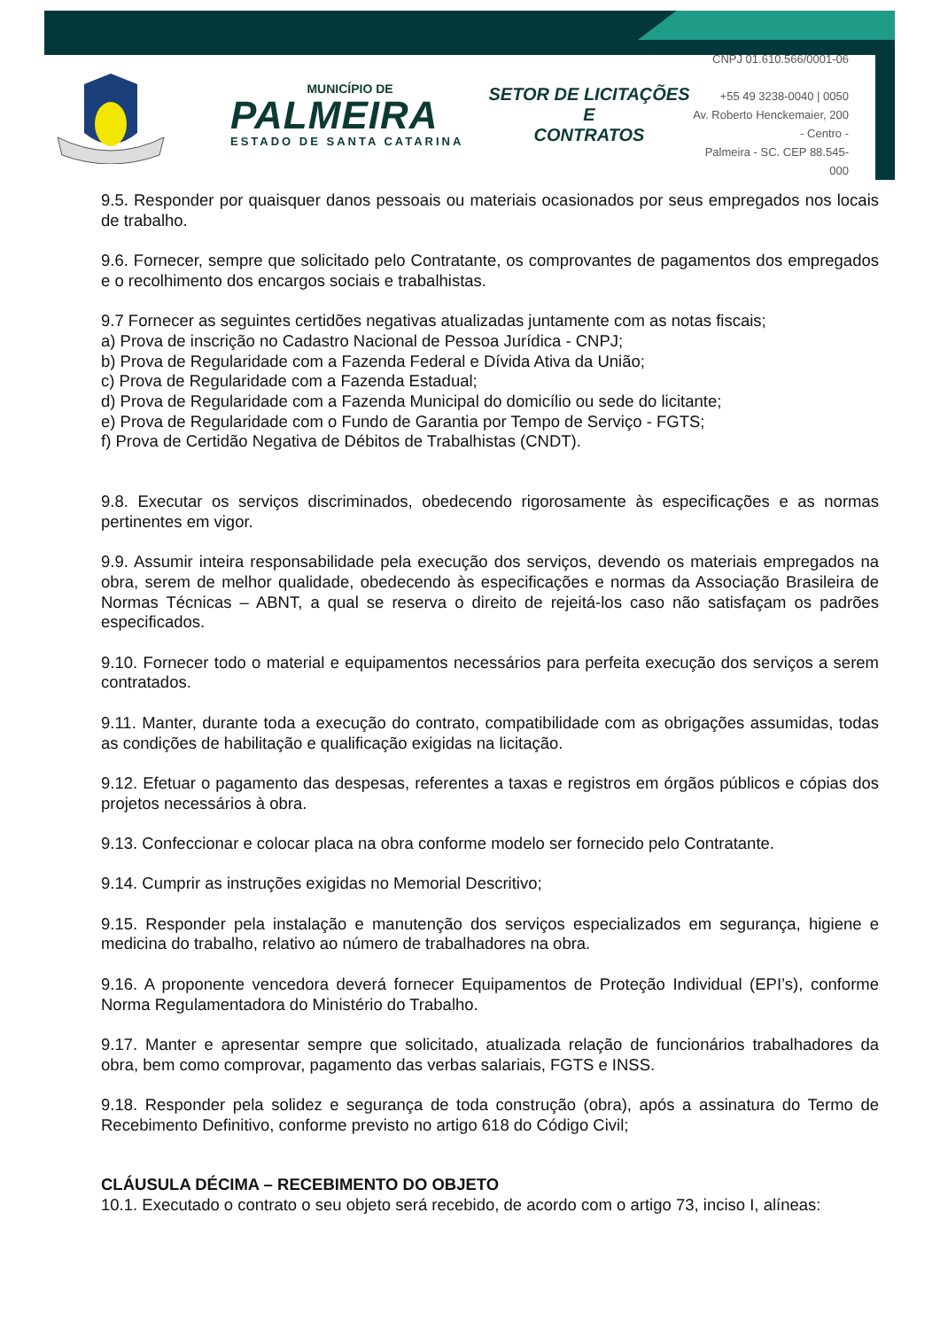MUNICÍPIO DE
PALMEIRA
ESTADO DE SANTA CATARINA
SETOR DE LICITAÇÕES E
CONTRATOS
CNPJ 01.610.566/0001-06
+55 49 3238-0040 | 0050
Av. Roberto Henckemaier, 200 - Centro -
Palmeira - SC. CEP 88.545-000
9.5. Responder por quaisquer danos pessoais ou materiais ocasionados por seus empregados nos locais de trabalho.
9.6. Fornecer, sempre que solicitado pelo Contratante, os comprovantes de pagamentos dos empregados e o recolhimento dos encargos sociais e trabalhistas.
9.7 Fornecer as seguintes certidões negativas atualizadas juntamente com as notas fiscais;
a) Prova de inscrição no Cadastro Nacional de Pessoa Jurídica - CNPJ;
b) Prova de Regularidade com a Fazenda Federal e Dívida Ativa da União;
c) Prova de Regularidade com a Fazenda Estadual;
d) Prova de Regularidade com a Fazenda Municipal do domicílio ou sede do licitante;
e) Prova de Regularidade com o Fundo de Garantia por Tempo de Serviço - FGTS;
f) Prova de Certidão Negativa de Débitos de Trabalhistas (CNDT).
9.8. Executar os serviços discriminados, obedecendo rigorosamente às especificações e as normas pertinentes em vigor.
9.9. Assumir inteira responsabilidade pela execução dos serviços, devendo os materiais empregados na obra, serem de melhor qualidade, obedecendo às especificações e normas da Associação Brasileira de Normas Técnicas – ABNT, a qual se reserva o direito de rejeitá-los caso não satisfaçam os padrões especificados.
9.10. Fornecer todo o material e equipamentos necessários para perfeita execução dos serviços a serem contratados.
9.11. Manter, durante toda a execução do contrato, compatibilidade com as obrigações assumidas, todas as condições de habilitação e qualificação exigidas na licitação.
9.12. Efetuar o pagamento das despesas, referentes a taxas e registros em órgãos públicos e cópias dos projetos necessários à obra.
9.13. Confeccionar e colocar placa na obra conforme modelo ser fornecido pelo Contratante.
9.14. Cumprir as instruções exigidas no Memorial Descritivo;
9.15. Responder pela instalação e manutenção dos serviços especializados em segurança, higiene e medicina do trabalho, relativo ao número de trabalhadores na obra.
9.16. A proponente vencedora deverá fornecer Equipamentos de Proteção Individual (EPI’s), conforme Norma Regulamentadora do Ministério do Trabalho.
9.17. Manter e apresentar sempre que solicitado, atualizada relação de funcionários trabalhadores da obra, bem como comprovar, pagamento das verbas salariais, FGTS e INSS.
9.18. Responder pela solidez e segurança de toda construção (obra), após a assinatura do Termo de Recebimento Definitivo, conforme previsto no artigo 618 do Código Civil;
CLÁUSULA DÉCIMA – RECEBIMENTO DO OBJETO
10.1. Executado o contrato o seu objeto será recebido, de acordo com o artigo 73, inciso I, alíneas: